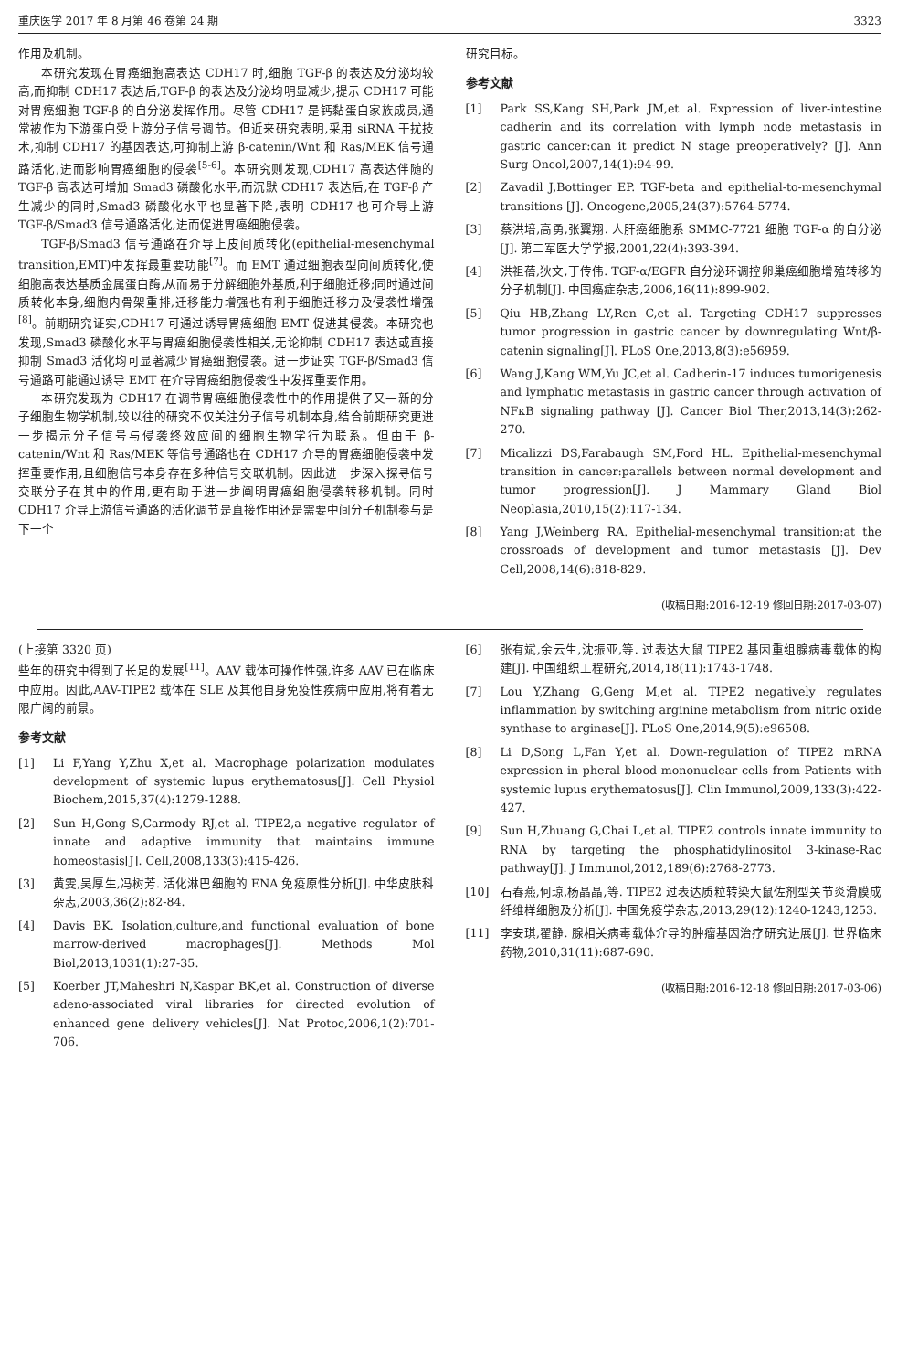重庆医学 2017 年 8 月第 46 卷第 24 期 3323
作用及机制。
本研究发现在胃癌细胞高表达 CDH17 时,细胞 TGF-β 的表达及分泌均较高,而抑制 CDH17 表达后,TGF-β 的表达及分泌均明显减少,提示 CDH17 可能对胃癌细胞 TGF-β 的自分泌发挥作用。尽管 CDH17 是钙黏蛋白家族成员,通常被作为下游蛋白受上游分子信号调节。但近来研究表明,采用 siRNA 干扰技术,抑制 CDH17 的基因表达,可抑制上游 β-catenin/Wnt 和 Ras/MEK 信号通路活化,进而影响胃癌细胞的侵袭<sup>[5-6]</sup>。本研究则发现,CDH17 高表达伴随的 TGF-β 高表达可增加 Smad3 磷酸化水平,而沉默 CDH17 表达后,在 TGF-β 产生减少的同时,Smad3 磷酸化水平也显著下降,表明 CDH17 也可介导上游 TGF-β/Smad3 信号通路活化,进而促进胃癌细胞侵袭。
TGF-β/Smad3 信号通路在介导上皮间质转化(epithelial-mesenchymal transition,EMT)中发挥最重要功能<sup>[7]</sup>。而 EMT 通过细胞表型向间质转化,使细胞高表达基质金属蛋白酶,从而易于分解细胞外基质,利于细胞迁移;同时通过间质转化本身,细胞内骨架重排,迁移能力增强也有利于细胞迁移力及侵袭性增强<sup>[8]</sup>。前期研究证实,CDH17 可通过诱导胃癌细胞 EMT 促进其侵袭。本研究也发现,Smad3 磷酸化水平与胃癌细胞侵袭性相关,无论抑制 CDH17 表达或直接抑制 Smad3 活化均可显著减少胃癌细胞侵袭。进一步证实 TGF-β/Smad3 信号通路可能通过诱导 EMT 在介导胃癌细胞侵袭性中发挥重要作用。
本研究发现为 CDH17 在调节胃癌细胞侵袭性中的作用提供了又一新的分子细胞生物学机制,较以往的研究不仅关注分子信号机制本身,结合前期研究更进一步揭示分子信号与侵袭终效应间的细胞生物学行为联系。但由于 β-catenin/Wnt 和 Ras/MEK 等信号通路也在 CDH17 介导的胃癌细胞侵袭中发挥重要作用,且细胞信号本身存在多种信号交联机制。因此进一步深入探寻信号交联分子在其中的作用,更有助于进一步阐明胃癌细胞侵袭转移机制。同时 CDH17 介导上游信号通路的活化调节是直接作用还是需要中间分子机制参与是下一个
研究目标。
参考文献
[1] Park SS,Kang SH,Park JM,et al. Expression of liver-intestine cadherin and its correlation with lymph node metastasis in gastric cancer:can it predict N stage preoperatively? [J]. Ann Surg Oncol,2007,14(1):94-99.
[2] Zavadil J,Bottinger EP. TGF-beta and epithelial-to-mesenchymal transitions [J]. Oncogene,2005,24(37):5764-5774.
[3] 蔡洪培,高勇,张翼翔. 人肝癌细胞系 SMMC-7721 细胞 TGF-α 的自分泌[J]. 第二军医大学学报,2001,22(4):393-394.
[4] 洪祖蓓,狄文,丁传伟. TGF-α/EGFR 自分泌环调控卵巢癌细胞增殖转移的分子机制[J]. 中国癌症杂志,2006,16(11):899-902.
[5] Qiu HB,Zhang LY,Ren C,et al. Targeting CDH17 suppresses tumor progression in gastric cancer by downregulating Wnt/β-catenin signaling[J]. PLoS One,2013,8(3):e56959.
[6] Wang J,Kang WM,Yu JC,et al. Cadherin-17 induces tumorigenesis and lymphatic metastasis in gastric cancer through activation of NFκB signaling pathway [J]. Cancer Biol Ther,2013,14(3):262-270.
[7] Micalizzi DS,Farabaugh SM,Ford HL. Epithelial-mesenchymal transition in cancer:parallels between normal development and tumor progression[J]. J Mammary Gland Biol Neoplasia,2010,15(2):117-134.
[8] Yang J,Weinberg RA. Epithelial-mesenchymal transition:at the crossroads of development and tumor metastasis [J]. Dev Cell,2008,14(6):818-829.
(收稿日期:2016-12-19 修回日期:2017-03-07)
(上接第 3320 页)
些年的研究中得到了长足的发展<sup>[11]</sup>。AAV 载体可操作性强,许多 AAV 已在临床中应用。因此,AAV-TIPE2 载体在 SLE 及其他自身免疫性疾病中应用,将有着无限广阔的前景。
参考文献
[1] Li F,Yang Y,Zhu X,et al. Macrophage polarization modulates development of systemic lupus erythematosus[J]. Cell Physiol Biochem,2015,37(4):1279-1288.
[2] Sun H,Gong S,Carmody RJ,et al. TIPE2,a negative regulator of innate and adaptive immunity that maintains immune homeostasis[J]. Cell,2008,133(3):415-426.
[3] 黄雯,吴厚生,冯树芳. 活化淋巴细胞的 ENA 免疫原性分析[J]. 中华皮肤科杂志,2003,36(2):82-84.
[4] Davis BK. Isolation,culture,and functional evaluation of bone marrow-derived macrophages[J]. Methods Mol Biol,2013,1031(1):27-35.
[5] Koerber JT,Maheshri N,Kaspar BK,et al. Construction of diverse adeno-associated viral libraries for directed evolution of enhanced gene delivery vehicles[J]. Nat Protoc,2006,1(2):701-706.
[6] 张有斌,余云生,沈振亚,等. 过表达大鼠 TIPE2 基因重组腺病毒载体的构建[J]. 中国组织工程研究,2014,18(11):1743-1748.
[7] Lou Y,Zhang G,Geng M,et al. TIPE2 negatively regulates inflammation by switching arginine metabolism from nitric oxide synthase to arginase[J]. PLoS One,2014,9(5):e96508.
[8] Li D,Song L,Fan Y,et al. Down-regulation of TIPE2 mRNA expression in pheral blood mononuclear cells from Patients with systemic lupus erythematosus[J]. Clin Immunol,2009,133(3):422-427.
[9] Sun H,Zhuang G,Chai L,et al. TIPE2 controls innate immunity to RNA by targeting the phosphatidylinositol 3-kinase-Rac pathway[J]. J Immunol,2012,189(6):2768-2773.
[10] 石春燕,何琼,杨晶晶,等. TIPE2 过表达质粒转染大鼠佐剂型关节炎滑膜成纤维样细胞及分析[J]. 中国免疫学杂志,2013,29(12):1240-1243,1253.
[11] 李安琪,翟静. 腺相关病毒载体介导的肿瘤基因治疗研究进展[J]. 世界临床药物,2010,31(11):687-690.
(收稿日期:2016-12-18 修回日期:2017-03-06)